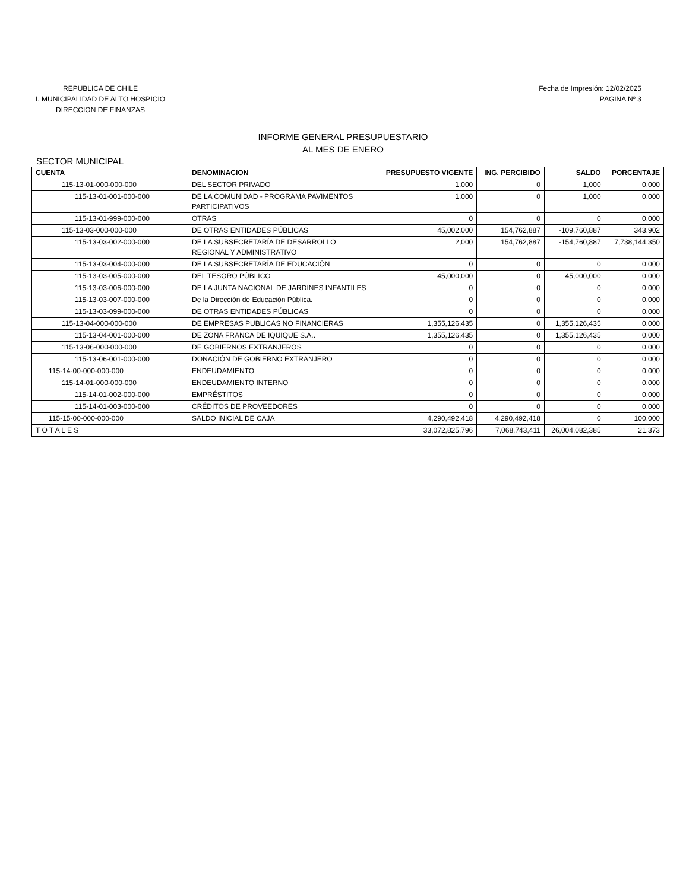REPUBLICA DE CHILE
I. MUNICIPALIDAD DE ALTO HOSPICIO
DIRECCION DE FINANZAS
Fecha de Impresión: 12/02/2025
PAGINA Nº 3
INFORME GENERAL PRESUPUESTARIO
AL MES DE ENERO
SECTOR MUNICIPAL
| CUENTA | DENOMINACION | PRESUPUESTO VIGENTE | ING. PERCIBIDO | SALDO | PORCENTAJE |
| --- | --- | --- | --- | --- | --- |
| 115-13-01-000-000-000 | DEL SECTOR PRIVADO | 1,000 | 0 | 1,000 | 0.000 |
| 115-13-01-001-000-000 | DE LA COMUNIDAD - PROGRAMA PAVIMENTOS PARTICIPATIVOS | 1,000 | 0 | 1,000 | 0.000 |
| 115-13-01-999-000-000 | OTRAS | 0 | 0 | 0 | 0.000 |
| 115-13-03-000-000-000 | DE OTRAS ENTIDADES PÚBLICAS | 45,002,000 | 154,762,887 | -109,760,887 | 343.902 |
| 115-13-03-002-000-000 | DE LA SUBSECRETARÍA DE DESARROLLO REGIONAL Y ADMINISTRATIVO | 2,000 | 154,762,887 | -154,760,887 | 7,738,144.350 |
| 115-13-03-004-000-000 | DE LA SUBSECRETARÍA DE EDUCACIÓN | 0 | 0 | 0 | 0.000 |
| 115-13-03-005-000-000 | DEL TESORO PÚBLICO | 45,000,000 | 0 | 45,000,000 | 0.000 |
| 115-13-03-006-000-000 | DE LA JUNTA NACIONAL DE JARDINES INFANTILES | 0 | 0 | 0 | 0.000 |
| 115-13-03-007-000-000 | De la Dirección de Educación Pública. | 0 | 0 | 0 | 0.000 |
| 115-13-03-099-000-000 | DE OTRAS ENTIDADES PÚBLICAS | 0 | 0 | 0 | 0.000 |
| 115-13-04-000-000-000 | DE EMPRESAS PUBLICAS NO FINANCIERAS | 1,355,126,435 | 0 | 1,355,126,435 | 0.000 |
| 115-13-04-001-000-000 | DE ZONA FRANCA DE IQUIQUE S.A.. | 1,355,126,435 | 0 | 1,355,126,435 | 0.000 |
| 115-13-06-000-000-000 | DE GOBIERNOS EXTRANJEROS | 0 | 0 | 0 | 0.000 |
| 115-13-06-001-000-000 | DONACIÓN DE GOBIERNO EXTRANJERO | 0 | 0 | 0 | 0.000 |
| 115-14-00-000-000-000 | ENDEUDAMIENTO | 0 | 0 | 0 | 0.000 |
| 115-14-01-000-000-000 | ENDEUDAMIENTO INTERNO | 0 | 0 | 0 | 0.000 |
| 115-14-01-002-000-000 | EMPRÉSTITOS | 0 | 0 | 0 | 0.000 |
| 115-14-01-003-000-000 | CRÉDITOS DE PROVEEDORES | 0 | 0 | 0 | 0.000 |
| 115-15-00-000-000-000 | SALDO INICIAL DE CAJA | 4,290,492,418 | 4,290,492,418 | 0 | 100.000 |
| T O T A L E S | | 33,072,825,796 | 7,068,743,411 | 26,004,082,385 | 21.373 |